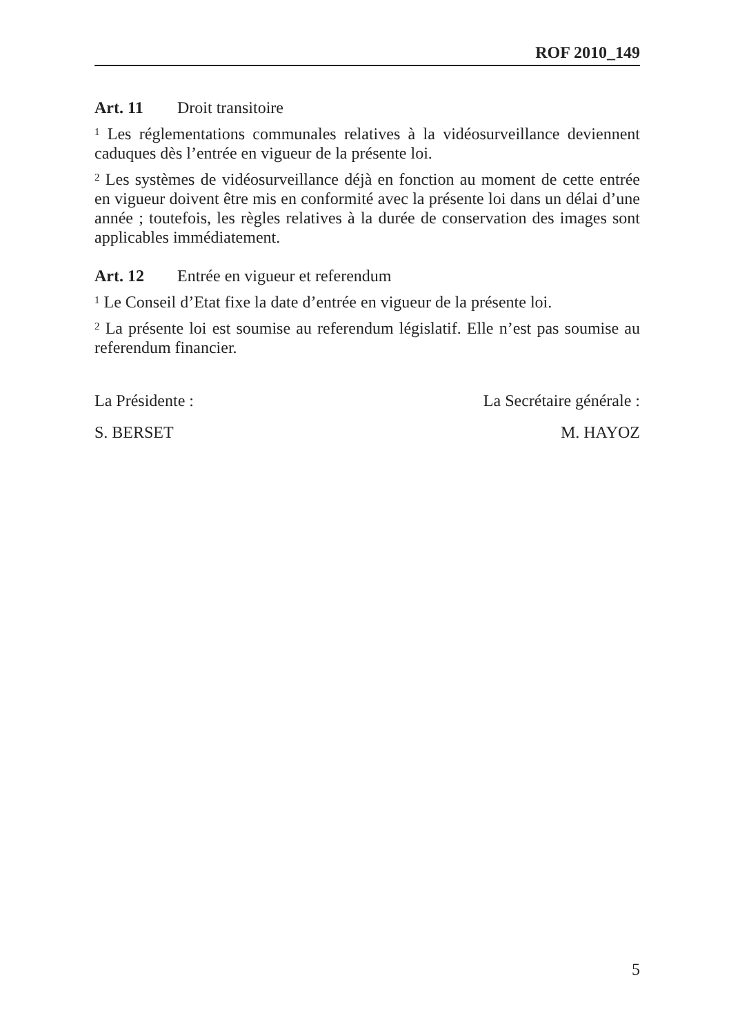ROF 2010_149
Art. 11 Droit transitoire
<sup>1</sup> Les réglementations communales relatives à la vidéosurveillance deviennent caduques dès l’entrée en vigueur de la présente loi.
<sup>2</sup> Les systèmes de vidéosurveillance déjà en fonction au moment de cette entrée en vigueur doivent être mis en conformité avec la présente loi dans un délai d’une année ; toutefois, les règles relatives à la durée de conservation des images sont applicables immédiatement.
Art. 12 Entrée en vigueur et referendum
<sup>1</sup> Le Conseil d’Etat fixe la date d’entrée en vigueur de la présente loi.
<sup>2</sup> La présente loi est soumise au referendum législatif. Elle n’est pas soumise au referendum financier.
La Présidente :
S. BERSET
La Secrétaire générale :
M. HAYOZ
5